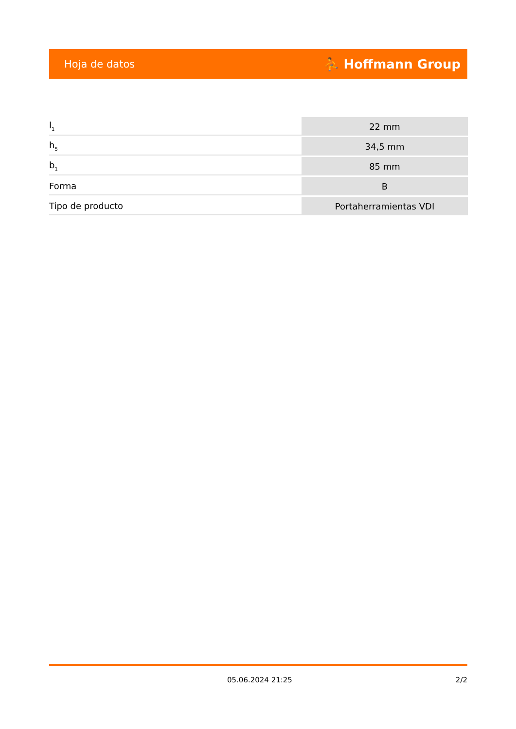Hoja de datos ⛹ Hoffmann Group
| l<sub>1</sub> | 22 mm |
| h<sub>5</sub> | 34,5 mm |
| b<sub>1</sub> | 85 mm |
| Forma | B |
| Tipo de producto | Portaherramientas VDI |
05.06.2024 21:25 2/2